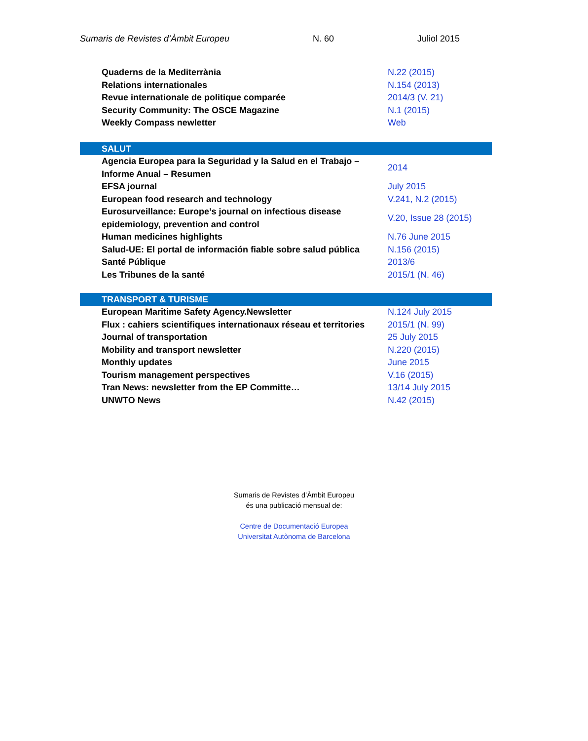Sumaris de Revistes d’Àmbit Europeu N. 60 Juliol 2015
| Quaderns de la Mediterrània | N.22 (2015) |
| Relations internationales | N.154 (2013) |
| Revue internationale de politique comparée | 2014/3 (V. 21) |
| Security Community: The OSCE Magazine | N.1 (2015) |
| Weekly Compass newletter | Web |
| SALUT | |
| --- | --- |
| Agencia Europea para la Seguridad y la Salud en el Trabajo – Informe Anual – Resumen | 2014 |
| EFSA journal | July 2015 |
| European food research and technology | V.241, N.2 (2015) |
| Eurosurveillance: Europe’s journal on infectious disease epidemiology, prevention and control | V.20, Issue 28 (2015) |
| Human medicines highlights | N.76 June 2015 |
| Salud-UE: El portal de información fiable sobre salud pública | N.156 (2015) |
| Santé Públique | 2013/6 |
| Les Tribunes de la santé | 2015/1 (N. 46) |
| TRANSPORT & TURISME | |
| --- | --- |
| European Maritime Safety Agency.Newsletter | N.124 July 2015 |
| Flux : cahiers scientifiques internationaux réseau et territories | 2015/1 (N. 99) |
| Journal of transportation | 25 July 2015 |
| Mobility and transport newsletter | N.220 (2015) |
| Monthly updates | June 2015 |
| Tourism management perspectives | V.16 (2015) |
| Tran News: newsletter from the EP Committe… | 13/14 July 2015 |
| UNWTO News | N.42 (2015) |
Sumaris de Revistes d’Àmbit Europeu
és una publicació mensual de:
Centre de Documentació Europea
Universitat Autònoma de Barcelona